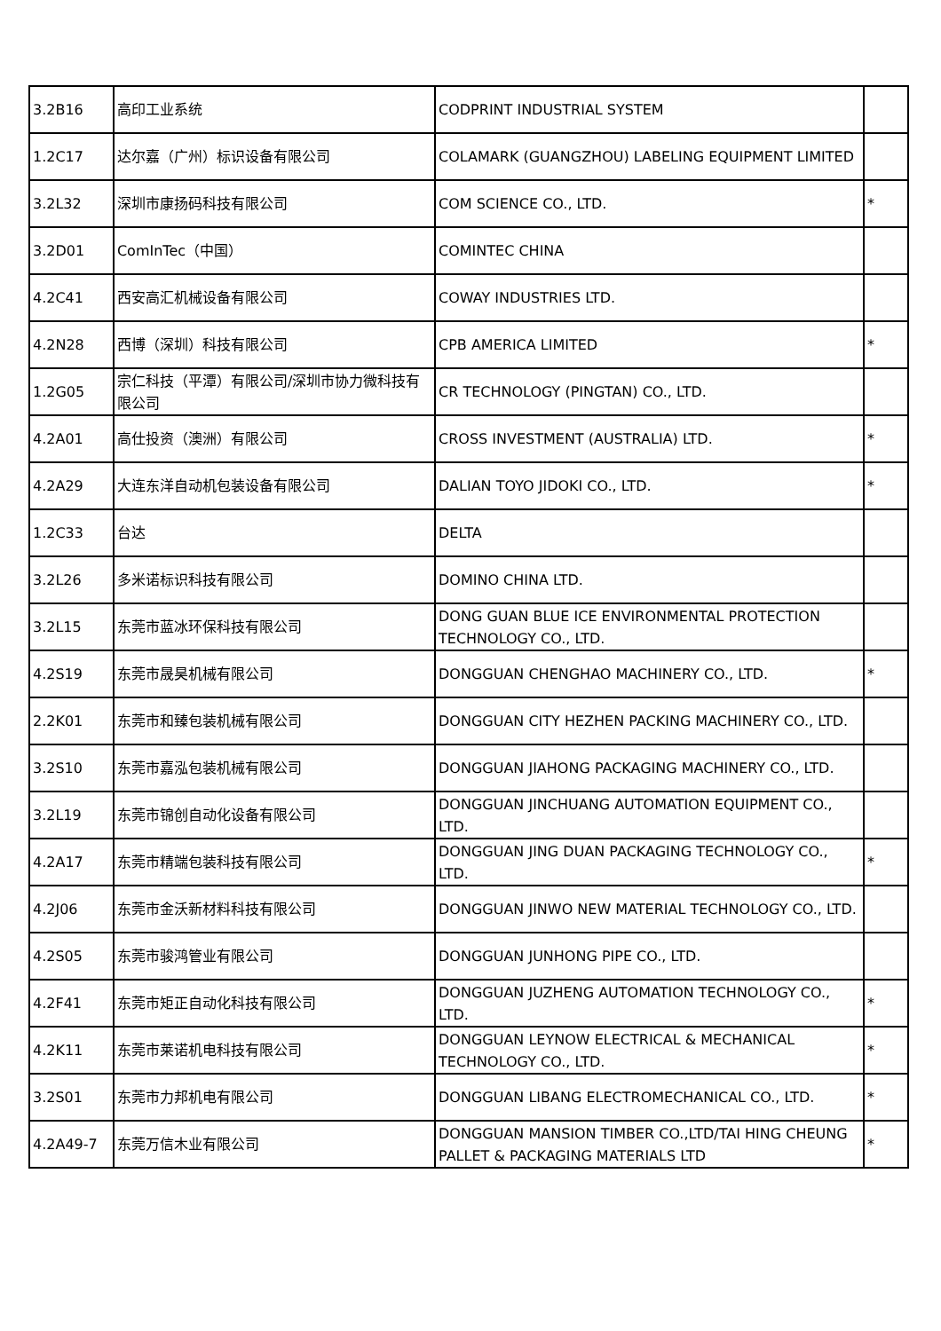| 3.2B16 | 高印工业系统 | CODPRINT INDUSTRIAL SYSTEM | |
| 1.2C17 | 达尔嘉（广州）标识设备有限公司 | COLAMARK (GUANGZHOU) LABELING EQUIPMENT LIMITED | |
| 3.2L32 | 深圳市康扬码科技有限公司 | COM SCIENCE CO., LTD. | * |
| 3.2D01 | ComInTec（中国） | COMINTEC CHINA | |
| 4.2C41 | 西安高汇机械设备有限公司 | COWAY INDUSTRIES LTD. | |
| 4.2N28 | 西博（深圳）科技有限公司 | CPB AMERICA LIMITED | * |
| 1.2G05 | 宗仁科技（平潭）有限公司/深圳市协力微科技有限公司 | CR TECHNOLOGY (PINGTAN) CO., LTD. | |
| 4.2A01 | 高仕投资（澳洲）有限公司 | CROSS INVESTMENT (AUSTRALIA) LTD. | * |
| 4.2A29 | 大连东洋自动机包装设备有限公司 | DALIAN TOYO JIDOKI CO., LTD. | * |
| 1.2C33 | 台达 | DELTA | |
| 3.2L26 | 多米诺标识科技有限公司 | DOMINO CHINA LTD. | |
| 3.2L15 | 东莞市蓝冰环保科技有限公司 | DONG GUAN BLUE ICE ENVIRONMENTAL PROTECTION TECHNOLOGY CO., LTD. | |
| 4.2S19 | 东莞市晟昊机械有限公司 | DONGGUAN CHENGHAO MACHINERY CO., LTD. | * |
| 2.2K01 | 东莞市和臻包装机械有限公司 | DONGGUAN CITY HEZHEN PACKING MACHINERY CO., LTD. | |
| 3.2S10 | 东莞市嘉泓包装机械有限公司 | DONGGUAN JIAHONG PACKAGING MACHINERY CO., LTD. | |
| 3.2L19 | 东莞市锦创自动化设备有限公司 | DONGGUAN JINCHUANG AUTOMATION EQUIPMENT CO., LTD. | |
| 4.2A17 | 东莞市精端包装科技有限公司 | DONGGUAN JING DUAN PACKAGING TECHNOLOGY CO., LTD. | * |
| 4.2J06 | 东莞市金沃新材料科技有限公司 | DONGGUAN JINWO NEW MATERIAL TECHNOLOGY CO., LTD. | |
| 4.2S05 | 东莞市骏鸿管业有限公司 | DONGGUAN JUNHONG PIPE CO., LTD. | |
| 4.2F41 | 东莞市矩正自动化科技有限公司 | DONGGUAN JUZHENG AUTOMATION TECHNOLOGY CO., LTD. | * |
| 4.2K11 | 东莞市莱诺机电科技有限公司 | DONGGUAN LEYNOW ELECTRICAL & MECHANICAL TECHNOLOGY CO., LTD. | * |
| 3.2S01 | 东莞市力邦机电有限公司 | DONGGUAN LIBANG ELECTROMECHANICAL CO., LTD. | * |
| 4.2A49-7 | 东莞万信木业有限公司 | DONGGUAN MANSION TIMBER CO.,LTD/TAI HING CHEUNG PALLET & PACKAGING MATERIALS LTD | * |